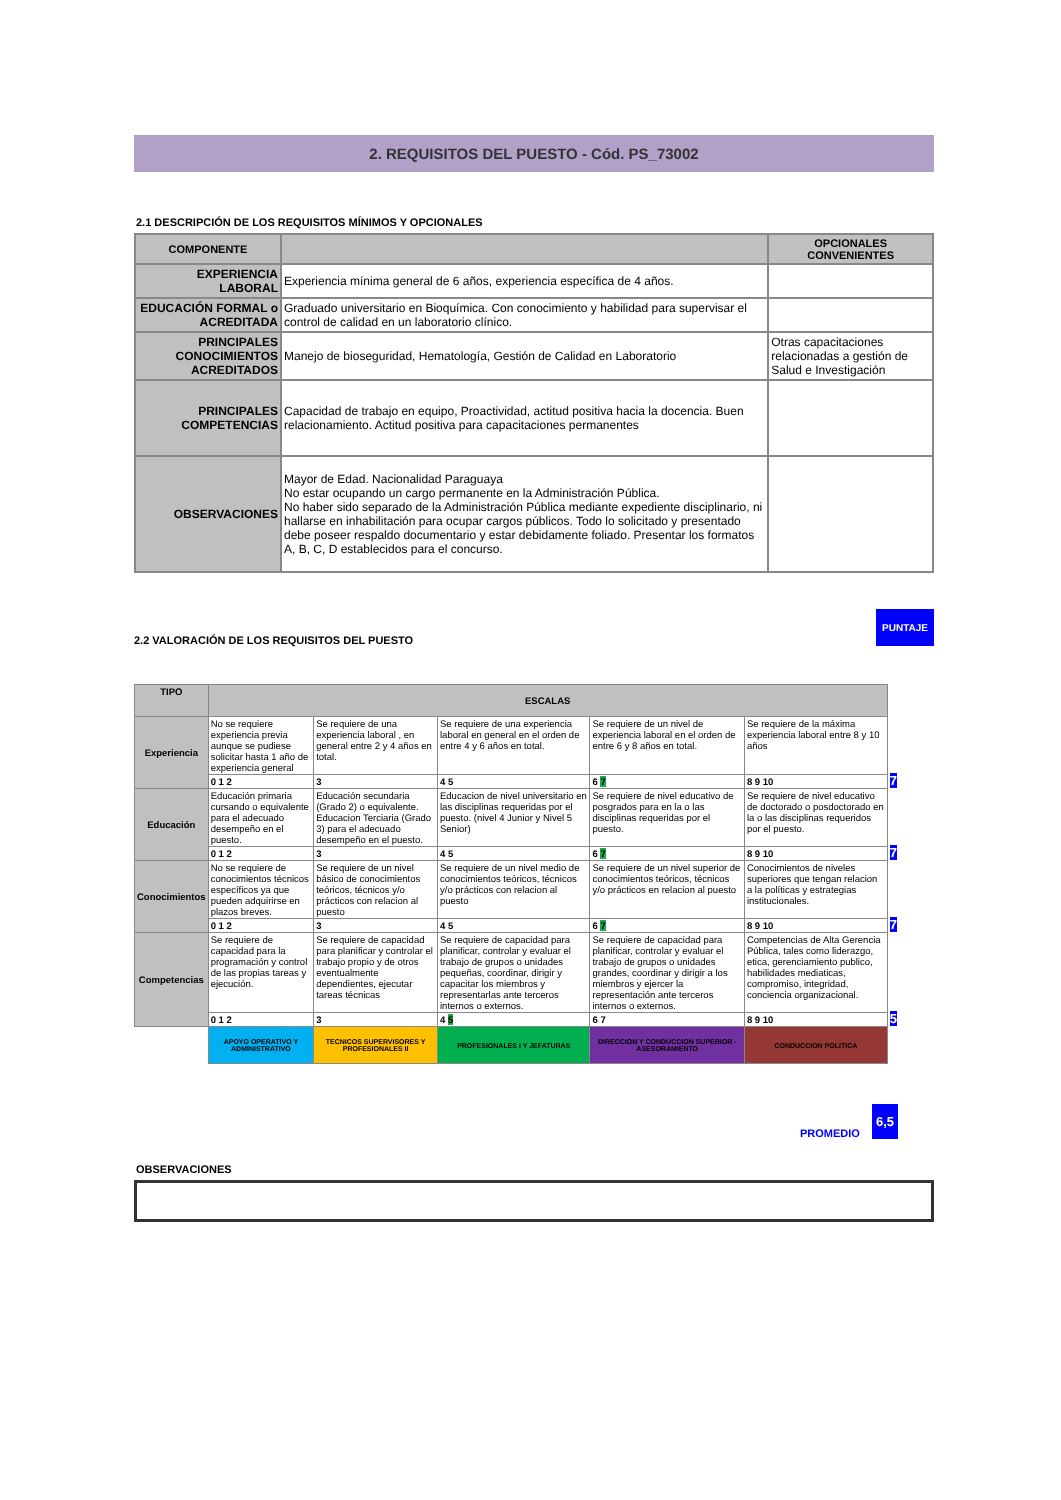2. REQUISITOS DEL PUESTO - Cód. PS_73002
2.1 DESCRIPCIÓN DE LOS REQUISITOS MÍNIMOS Y OPCIONALES
| COMPONENTE | | OPCIONALES CONVENIENTES |
| --- | --- | --- |
| EXPERIENCIA LABORAL | Experiencia mínima general de 6 años, experiencia específica de 4 años. | |
| EDUCACIÓN FORMAL o ACREDITADA | Graduado universitario en Bioquímica. Con conocimiento y habilidad para supervisar el control de calidad en un laboratorio clínico. | |
| PRINCIPALES CONOCIMIENTOS ACREDITADOS | Manejo de bioseguridad, Hematología, Gestión de Calidad en Laboratorio | Otras capacitaciones relacionadas a gestión de Salud e Investigación |
| PRINCIPALES COMPETENCIAS | Capacidad de trabajo en equipo, Proactividad, actitud positiva hacia la docencia. Buen relacionamiento. Actitud positiva para capacitaciones permanentes | |
| OBSERVACIONES | Mayor de Edad. Nacionalidad Paraguaya No estar ocupando un cargo permanente en la Administración Pública. No haber sido separado de la Administración Pública mediante expediente disciplinario, ni hallarse en inhabilitación para ocupar cargos públicos. Todo lo solicitado y presentado debe poseer respaldo documentario y estar debidamente foliado. Presentar los formatos A, B, C, D establecidos para el concurso. | |
2.2 VALORACIÓN DE LOS REQUISITOS DEL PUESTO
PUNTAJE
| TIPO | ESCALAS | | | | | |
| --- | --- | --- | --- | --- | --- | --- |
| Experiencia | No se requiere experiencia previa aunque se pudiese solicitar hasta 1 año de experiencia general | Se requiere de una experiencia laboral , en general entre 2 y 4 años en total. | Se requiere de una experiencia laboral en general en el orden de entre 4 y 6 años en total. | Se requiere de un nivel de experiencia laboral en el orden de entre 6 y 8 años en total. | Se requiere de la máxima experiencia laboral entre 8 y 10 años | 7 |
| | 0 1 2 | 3 | 4 5 | 6 7 | 8 9 10 | |
| Educación | Educación primaria cursando o equivalente para el adecuado desempeño en el puesto. | Educación secundaria (Grado 2) o equivalente. Educacion Terciaria (Grado 3) para el adecuado desempeño en el puesto. | Educacion de nivel universitario en las disciplinas requeridas por el puesto. (nivel 4 Junior y Nivel 5 Senior) | Se requiere de nivel educativo de posgrados para en la o las disciplinas requeridas por el puesto. | Se requiere de nivel educativo de doctorado o posdoctorado en la o las disciplinas requeridos por el puesto. | 7 |
| | 0 1 2 | 3 | 4 5 | 6 7 | 8 9 10 | |
| Conocimientos | No se requiere de conocimientos técnicos específicos ya que pueden adquirirse en plazos breves. | Se requiere de un nivel básico de conocimientos teóricos, técnicos y/o prácticos con relacion al puesto | Se requiere de un nivel medio de conocimientos teóricos, técnicos y/o prácticos con relacion al puesto | Se requiere de un nivel superior de conocimientos teóricos, técnicos y/o prácticos en relacion al puesto | Conocimientos de niveles superiores que tengan relacion a la políticas y estrategias institucionales. | 7 |
| | 0 1 2 | 3 | 4 5 | 6 7 | 8 9 10 | |
| Competencias | Se requiere de capacidad para la programación y control de las propias tareas y ejecución. | Se requiere de capacidad para planificar y controlar el trabajo propio y de otros eventualmente dependientes, ejecutar tareas técnicas | Se requiere de capacidad para planificar, controlar y evaluar el trabajo de grupos o unidades pequeñas, coordinar, dirigir y capacitar los miembros y representarlas ante terceros internos o externos. | Se requiere de capacidad para planificar, controlar y evaluar el trabajo de grupos o unidades grandes, coordinar y dirigir a los miembros y ejercer la representación ante terceros internos o externos. | Competencias de Alta Gerencia Pública, tales como liderazgo, etica, gerenciamiento publico, habilidades mediaticas, compromiso, integridad, conciencia organizacional. | 5 |
| | 0 1 2 | 3 | 4 5 | 6 7 | 8 9 10 | |
| | APOYO OPERATIVO Y ADMINISTRATIVO | TECNICOS SUPERVISORES Y PROFESIONALES II | PROFESIONALES I Y JEFATURAS | DIRECCION Y CONDUCCION SUPERIOR - ASESORAMIENTO | CONDUCCION POLITICA | |
PROMEDIO
6,5
OBSERVACIONES